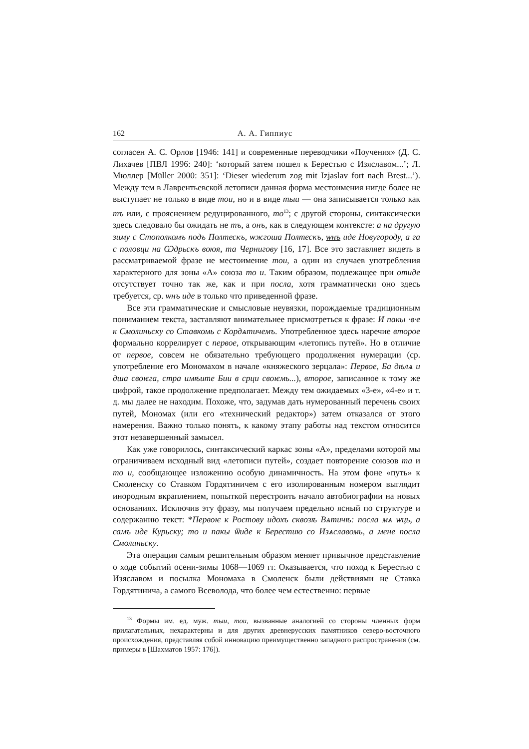162 А. А. Гиппиус
согласен А. С. Орлов [1946: 141] и современные переводчики «Поучения» (Д. С. Лихачев [ПВЛ 1996: 240]: ‘который затем пошел к Берестью с Изяславом...’; Л. Мюллер [Müller 2000: 351]: ‘Dieser wiederum zog mit Izjaslav fort nach Brest...’). Между тем в Лаврентьевской летописи данная форма местоимения нигде более не выступает не только в виде тои, но и в виде тыи — она записывается только как тъ или, с прояснением редуцированного, то<sup>13</sup>; с другой стороны, синтаксически здесь следовало бы ожидать не тъ, а онъ, как в следующем контексте: а на другую зиму с Стополкомъ подъ Полтескъ, ѡжгоша Полтескъ, ѡнъ иде Новугороду, а га с половци на Ѡдрьскъ воюя, та Чернигову [16, 17]. Все это заставляет видеть в рассматриваемой фразе не местоимение тои, а один из случаев употребления характерного для зоны «А» союза то и. Таким образом, подлежащее при отиде отсутствует точно так же, как и при посла, хотя грамматически оно здесь требуется, ср. ѡнъ иде в только что приведенной фразе.
Все эти грамматические и смысловые неувязки, порождаемые традиционным пониманием текста, заставляют внимательнее присмотреться к фразе: И пакы ·в·е к Смолиньску со Ставкомь с Кордѧтичемъ. Употребленное здесь наречие второе формально коррелирует с первое, открывающим «летопись путей». Но в отличие от первое, совсем не обязательно требующего продолжения нумерации (ср. употребление его Мономахом в начале «княжеского зерцала»: Первое, Ба дѣлѧ и дша своѥга, стра имѣите Бии в срци своѥмь...), второе, записанное к тому же цифрой, такое продолжение предполагает. Между тем ожидаемых «3-е», «4-е» и т. д. мы далее не находим. Похоже, что, задумав дать нумерованный перечень своих путей, Мономах (или его «технический редактор») затем отказался от этого намерения. Важно только понять, к какому этапу работы над текстом относится этот незавершенный замысел.
Как уже говорилось, синтаксический каркас зоны «А», пределами которой мы ограничиваем исходный вид «летописи путей», создает повторение союзов та и то и, сообщающее изложению особую динамичность. На этом фоне «путь» к Смоленску со Ставком Гордятиничем с его изолированным номером выглядит инородным вкраплением, попыткой перестроить начало автобиографии на новых основаниях. Исключив эту фразу, мы получаем предельно ясный по структуре и содержанию текст: *Первоѥ к Ростову идохъ сквозѣ Вѧтичѣ: посла мѧ ѡць, а самъ иде Курьску; то и пакы ѿиде к Берестию со Изѧславомь, а мене посла Смолиньску.
Эта операция самым решительным образом меняет привычное представление о ходе событий осени-зимы 1068—1069 гг. Оказывается, что поход к Берестью с Изяславом и посылка Мономаха в Смоленск были действиями не Ставка Гордятинича, а самого Всеволода, что более чем естественно: первые
<sup>13</sup> Формы им. ед. муж. тыи, тои, вызванные аналогией со стороны членных форм прилагательных, нехарактерны и для других древнерусских памятников северо-восточного происхождения, представляя собой инновацию преимущественно западного распространения (см. примеры в [Шахматов 1957: 176]).